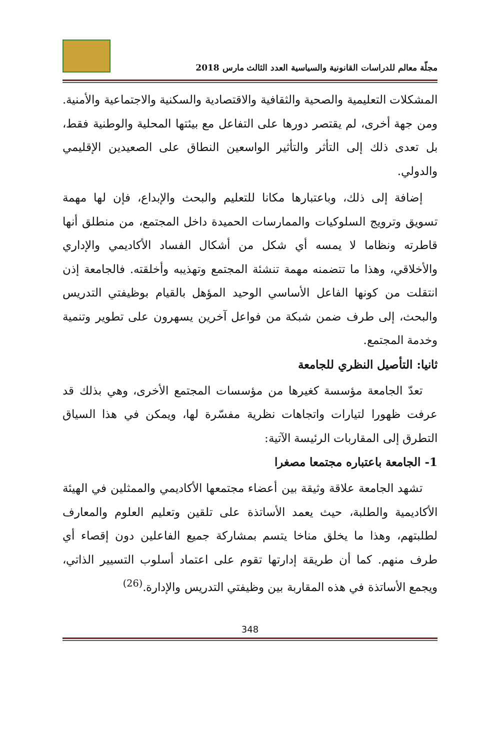مجلّة معالم للدراسات القانونية والسياسية العدد الثالث مارس 2018
المشكلات التعليمية والصحية والثقافية والاقتصادية والسكنية والاجتماعية والأمنية. ومن جهة أخرى، لم يقتصر دورها على التفاعل مع بيئتها المحلية والوطنية فقط، بل تعدى ذلك إلى التأثر والتأثير الواسعين النطاق على الصعيدين الإقليمي والدولي.
إضافة إلى ذلك، وباعتبارها مكانا للتعليم والبحث والإبداع، فإن لها مهمة تسويق وترويج السلوكيات والممارسات الحميدة داخل المجتمع، من منطلق أنها قاطرته ونظاما لا يمسه أي شكل من أشكال الفساد الأكاديمي والإداري والأخلاقي، وهذا ما تتضمنه مهمة تنشئة المجتمع وتهذيبه وأخلقته. فالجامعة إذن انتقلت من كونها الفاعل الأساسي الوحيد المؤهل بالقيام بوظيفتي التدريس والبحث، إلى طرف ضمن شبكة من فواعل آخرين يسهرون على تطوير وتنمية وخدمة المجتمع.
ثانيا: التأصيل النظري للجامعة
تعدّ الجامعة مؤسسة كغيرها من مؤسسات المجتمع الأخرى، وهي بذلك قد عرفت ظهورا لتيارات واتجاهات نظرية مفسّرة لها، ويمكن في هذا السياق التطرق إلى المقاربات الرئيسة الآتية:
1- الجامعة باعتباره مجتمعا مصغرا
تشهد الجامعة علاقة وثيقة بين أعضاء مجتمعها الأكاديمي والممثلين في الهيئة الأكاديمية والطلبة، حيث يعمد الأساتذة على تلقين وتعليم العلوم والمعارف لطلبتهم، وهذا ما يخلق مناخا يتسم بمشاركة جميع الفاعلين دون إقصاء أي طرف منهم. كما أن طريقة إدارتها تقوم على اعتماد أسلوب التسيير الذاتي، ويجمع الأساتذة في هذه المقاربة بين وظيفتي التدريس والإدارة.<sup>(26)</sup>
348